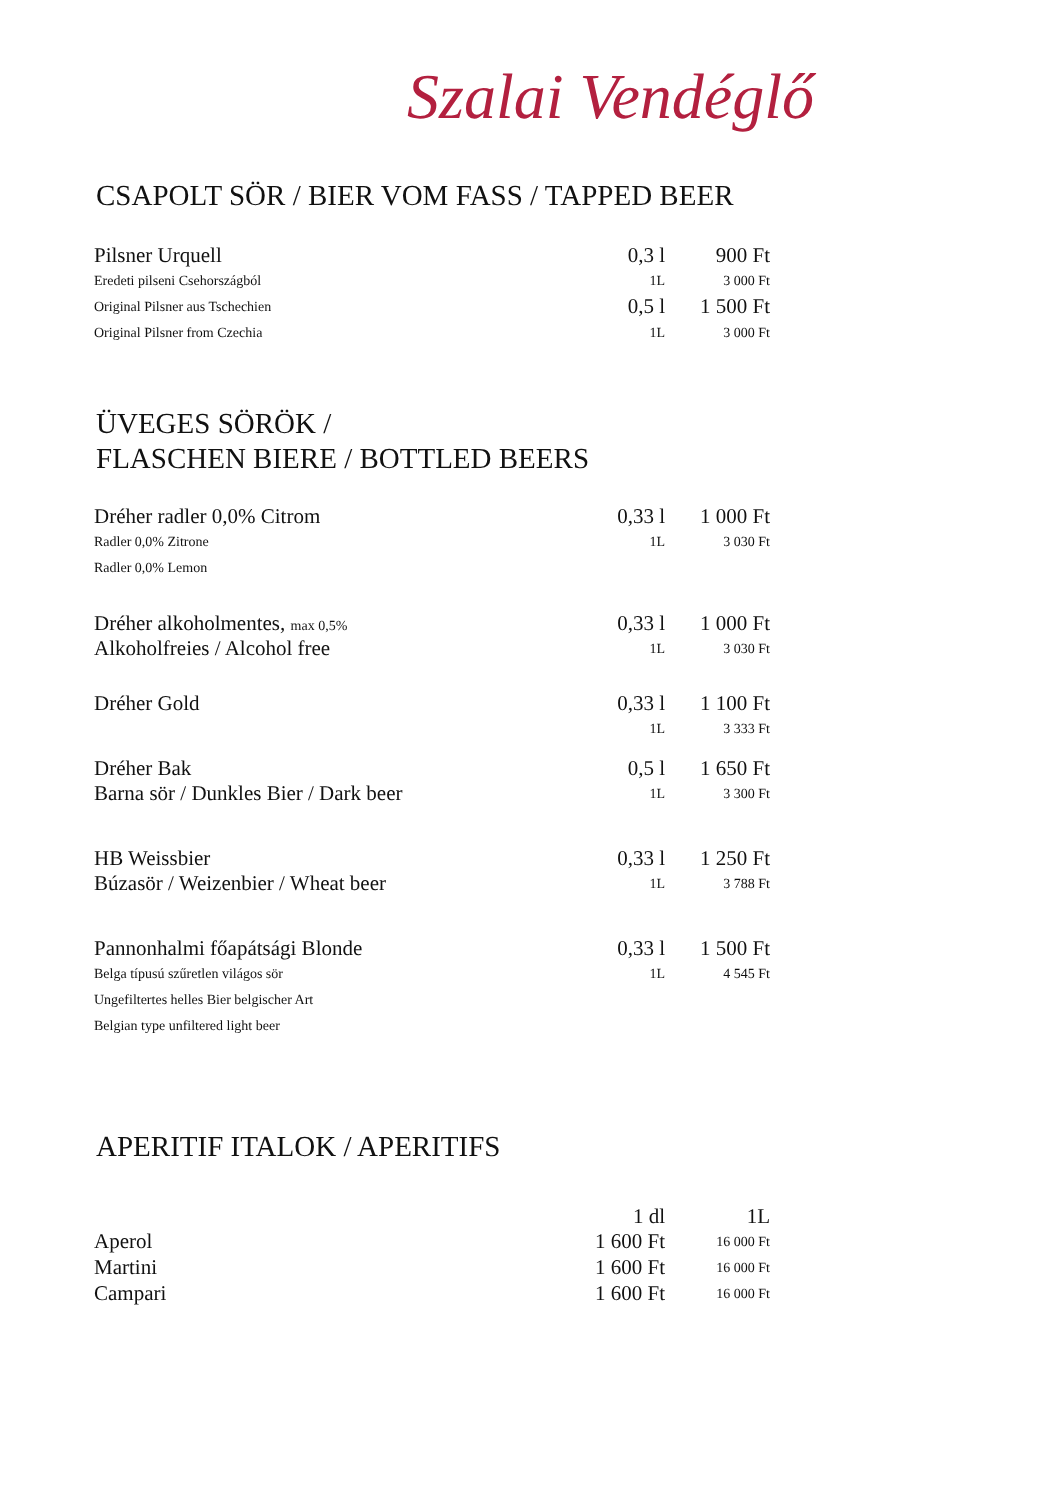Szalai Vendéglő
CSAPOLT SÖR / BIER VOM FASS / TAPPED BEER
| Pilsner Urquell | 0,3 l | 900 Ft |
| Eredeti pilseni Csehországból | 1L | 3 000 Ft |
| Original Pilsner aus Tschechien | 0,5 l | 1 500 Ft |
| Original Pilsner from Czechia | 1L | 3 000 Ft |
ÜVEGES SÖRÖK /
FLASCHEN BIERE / BOTTLED BEERS
| Dréher radler 0,0% Citrom | 0,33 l | 1 000 Ft |
| Radler 0,0% Zitrone | 1L | 3 030 Ft |
| Radler 0,0% Lemon | | |
| Dréher alkoholmentes, max 0,5% | 0,33 l | 1 000 Ft |
| Alkoholfreies / Alcohol free | 1L | 3 030 Ft |
| Dréher Gold | 0,33 l | 1 100 Ft |
| | 1L | 3 333 Ft |
| Dréher Bak | 0,5 l | 1 650 Ft |
| Barna sör / Dunkles Bier / Dark beer | 1L | 3 300 Ft |
| HB Weissbier | 0,33 l | 1 250 Ft |
| Búzasör / Weizenbier / Wheat beer | 1L | 3 788 Ft |
| Pannonhalmi főapátsági Blonde | 0,33 l | 1 500 Ft |
| Belga típusú szűretlen világos sör | 1L | 4 545 Ft |
| Ungefiltertes helles Bier belgischer Art | | |
| Belgian type unfiltered light beer | | |
APERITIF ITALOK / APERITIFS
| | 1 dl | 1L |
| Aperol | 1 600 Ft | 16 000 Ft |
| Martini | 1 600 Ft | 16 000 Ft |
| Campari | 1 600 Ft | 16 000 Ft |